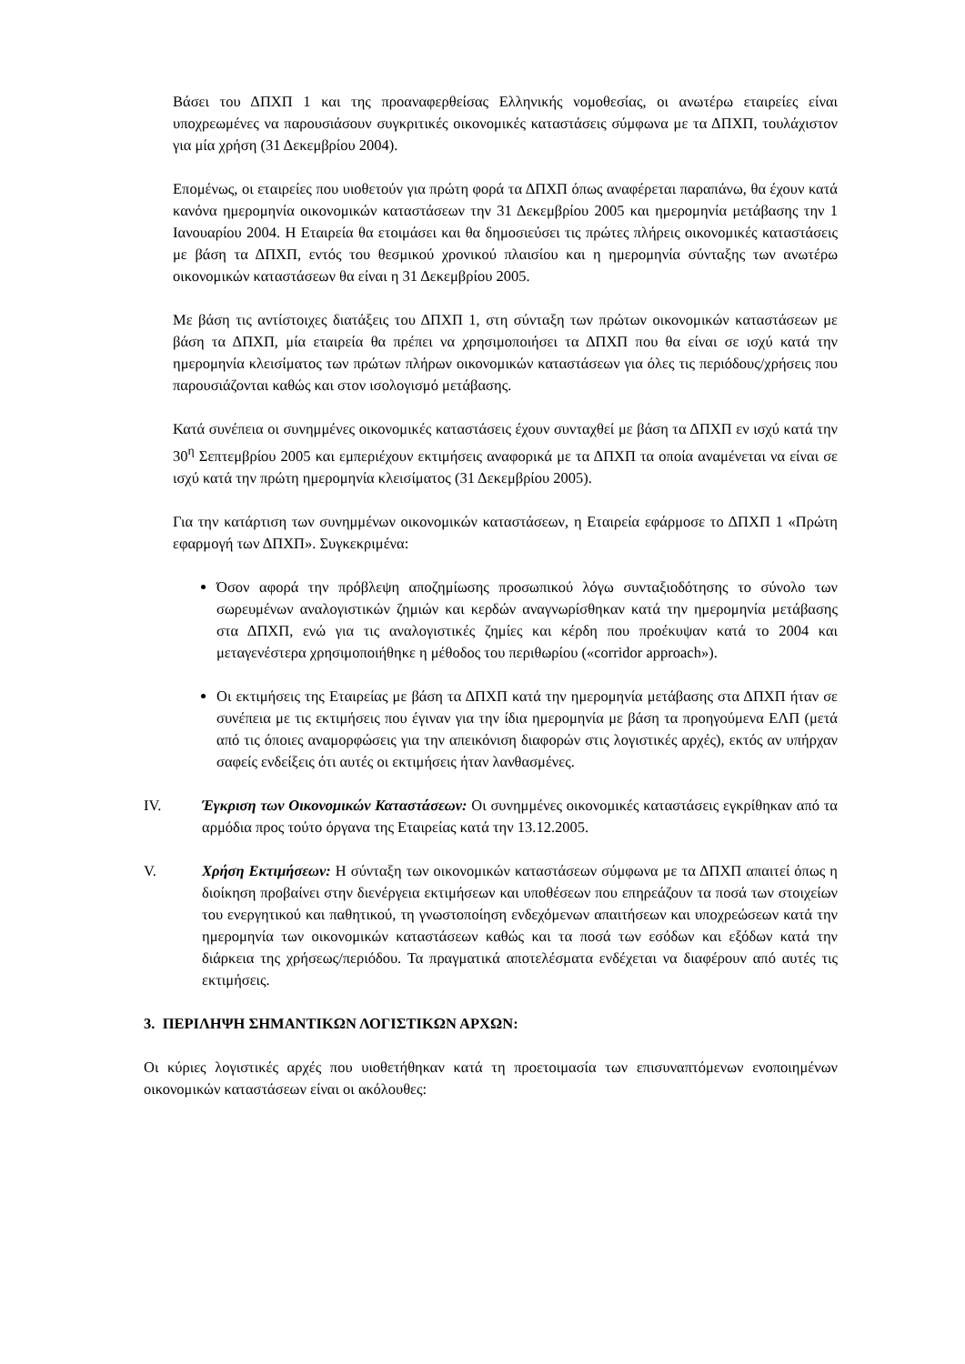Βάσει του ΔΠΧΠ 1 και της προαναφερθείσας Ελληνικής νομοθεσίας, οι ανωτέρω εταιρείες είναι υποχρεωμένες να παρουσιάσουν συγκριτικές οικονομικές καταστάσεις σύμφωνα με τα ΔΠΧΠ, τουλάχιστον για μία χρήση (31 Δεκεμβρίου 2004).
Επομένως, οι εταιρείες που υιοθετούν για πρώτη φορά τα ΔΠΧΠ όπως αναφέρεται παραπάνω, θα έχουν κατά κανόνα ημερομηνία οικονομικών καταστάσεων την 31 Δεκεμβρίου 2005 και ημερομηνία μετάβασης την 1 Ιανουαρίου 2004. Η Εταιρεία θα ετοιμάσει και θα δημοσιεύσει τις πρώτες πλήρεις οικονομικές καταστάσεις με βάση τα ΔΠΧΠ, εντός του θεσμικού χρονικού πλαισίου και η ημερομηνία σύνταξης των ανωτέρω οικονομικών καταστάσεων θα είναι η 31 Δεκεμβρίου 2005.
Με βάση τις αντίστοιχες διατάξεις του ΔΠΧΠ 1, στη σύνταξη των πρώτων οικονομικών καταστάσεων με βάση τα ΔΠΧΠ, μία εταιρεία θα πρέπει να χρησιμοποιήσει τα ΔΠΧΠ που θα είναι σε ισχύ κατά την ημερομηνία κλεισίματος των πρώτων πλήρων οικονομικών καταστάσεων για όλες τις περιόδους/χρήσεις που παρουσιάζονται καθώς και στον ισολογισμό μετάβασης.
Κατά συνέπεια οι συνημμένες οικονομικές καταστάσεις έχουν συνταχθεί με βάση τα ΔΠΧΠ εν ισχύ κατά την 30<sup>η</sup> Σεπτεμβρίου 2005 και εμπεριέχουν εκτιμήσεις αναφορικά με τα ΔΠΧΠ τα οποία αναμένεται να είναι σε ισχύ κατά την πρώτη ημερομηνία κλεισίματος (31 Δεκεμβρίου 2005).
Για την κατάρτιση των συνημμένων οικονομικών καταστάσεων, η Εταιρεία εφάρμοσε το ΔΠΧΠ 1 «Πρώτη εφαρμογή των ΔΠΧΠ». Συγκεκριμένα:
Όσον αφορά την πρόβλεψη αποζημίωσης προσωπικού λόγω συνταξιοδότησης το σύνολο των σωρευμένων αναλογιστικών ζημιών και κερδών αναγνωρίσθηκαν κατά την ημερομηνία μετάβασης στα ΔΠΧΠ, ενώ για τις αναλογιστικές ζημίες και κέρδη που προέκυψαν κατά το 2004 και μεταγενέστερα χρησιμοποιήθηκε η μέθοδος του περιθωρίου («corridor approach»).
Οι εκτιμήσεις της Εταιρείας με βάση τα ΔΠΧΠ κατά την ημερομηνία μετάβασης στα ΔΠΧΠ ήταν σε συνέπεια με τις εκτιμήσεις που έγιναν για την ίδια ημερομηνία με βάση τα προηγούμενα ΕΛΠ (μετά από τις όποιες αναμορφώσεις για την απεικόνιση διαφορών στις λογιστικές αρχές), εκτός αν υπήρχαν σαφείς ενδείξεις ότι αυτές οι εκτιμήσεις ήταν λανθασμένες.
IV. Έγκριση των Οικονομικών Καταστάσεων: Οι συνημμένες οικονομικές καταστάσεις εγκρίθηκαν από τα αρμόδια προς τούτο όργανα της Εταιρείας κατά την 13.12.2005.
V. Χρήση Εκτιμήσεων: Η σύνταξη των οικονομικών καταστάσεων σύμφωνα με τα ΔΠΧΠ απαιτεί όπως η διοίκηση προβαίνει στην διενέργεια εκτιμήσεων και υποθέσεων που επηρεάζουν τα ποσά των στοιχείων του ενεργητικού και παθητικού, τη γνωστοποίηση ενδεχόμενων απαιτήσεων και υποχρεώσεων κατά την ημερομηνία των οικονομικών καταστάσεων καθώς και τα ποσά των εσόδων και εξόδων κατά την διάρκεια της χρήσεως/περιόδου. Τα πραγματικά αποτελέσματα ενδέχεται να διαφέρουν από αυτές τις εκτιμήσεις.
3. ΠΕΡΙΛΗΨΗ ΣΗΜΑΝΤΙΚΩΝ ΛΟΓΙΣΤΙΚΩΝ ΑΡΧΩΝ:
Οι κύριες λογιστικές αρχές που υιοθετήθηκαν κατά τη προετοιμασία των επισυναπτόμενων ενοποιημένων οικονομικών καταστάσεων είναι οι ακόλουθες: